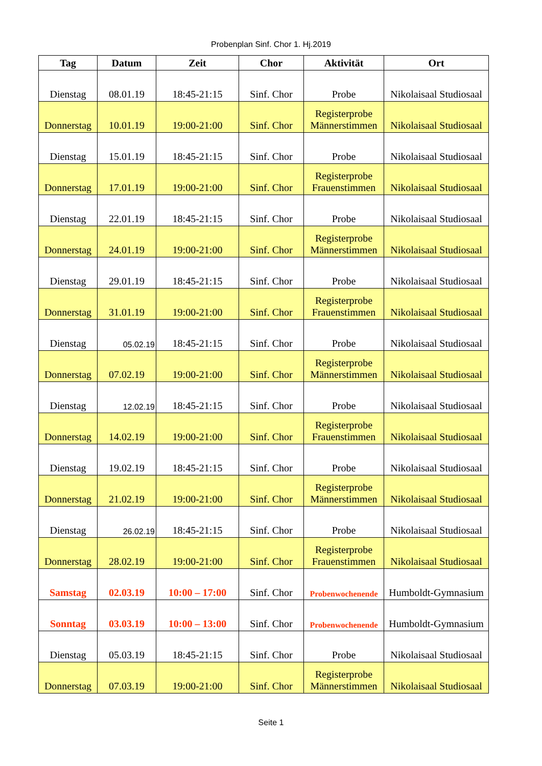Probenplan Sinf. Chor 1. Hj.2019
| Tag | Datum | Zeit | Chor | Aktivität | Ort |
| --- | --- | --- | --- | --- | --- |
| Dienstag | 08.01.19 | 18:45-21:15 | Sinf. Chor | Probe | Nikolaisaal Studiosaal |
| Donnerstag | 10.01.19 | 19:00-21:00 | Sinf. Chor | Registerprobe Männerstimmen | Nikolaisaal Studiosaal |
| Dienstag | 15.01.19 | 18:45-21:15 | Sinf. Chor | Probe | Nikolaisaal Studiosaal |
| Donnerstag | 17.01.19 | 19:00-21:00 | Sinf. Chor | Registerprobe Frauenstimmen | Nikolaisaal Studiosaal |
| Dienstag | 22.01.19 | 18:45-21:15 | Sinf. Chor | Probe | Nikolaisaal Studiosaal |
| Donnerstag | 24.01.19 | 19:00-21:00 | Sinf. Chor | Registerprobe Männerstimmen | Nikolaisaal Studiosaal |
| Dienstag | 29.01.19 | 18:45-21:15 | Sinf. Chor | Probe | Nikolaisaal Studiosaal |
| Donnerstag | 31.01.19 | 19:00-21:00 | Sinf. Chor | Registerprobe Frauenstimmen | Nikolaisaal Studiosaal |
| Dienstag | 05.02.19 | 18:45-21:15 | Sinf. Chor | Probe | Nikolaisaal Studiosaal |
| Donnerstag | 07.02.19 | 19:00-21:00 | Sinf. Chor | Registerprobe Männerstimmen | Nikolaisaal Studiosaal |
| Dienstag | 12.02.19 | 18:45-21:15 | Sinf. Chor | Probe | Nikolaisaal Studiosaal |
| Donnerstag | 14.02.19 | 19:00-21:00 | Sinf. Chor | Registerprobe Frauenstimmen | Nikolaisaal Studiosaal |
| Dienstag | 19.02.19 | 18:45-21:15 | Sinf. Chor | Probe | Nikolaisaal Studiosaal |
| Donnerstag | 21.02.19 | 19:00-21:00 | Sinf. Chor | Registerprobe Männerstimmen | Nikolaisaal Studiosaal |
| Dienstag | 26.02.19 | 18:45-21:15 | Sinf. Chor | Probe | Nikolaisaal Studiosaal |
| Donnerstag | 28.02.19 | 19:00-21:00 | Sinf. Chor | Registerprobe Frauenstimmen | Nikolaisaal Studiosaal |
| Samstag | 02.03.19 | 10:00 – 17:00 | Sinf. Chor | Probenwochenende | Humboldt-Gymnasium |
| Sonntag | 03.03.19 | 10:00 – 13:00 | Sinf. Chor | Probenwochenende | Humboldt-Gymnasium |
| Dienstag | 05.03.19 | 18:45-21:15 | Sinf. Chor | Probe | Nikolaisaal Studiosaal |
| Donnerstag | 07.03.19 | 19:00-21:00 | Sinf. Chor | Registerprobe Männerstimmen | Nikolaisaal Studiosaal |
Seite 1